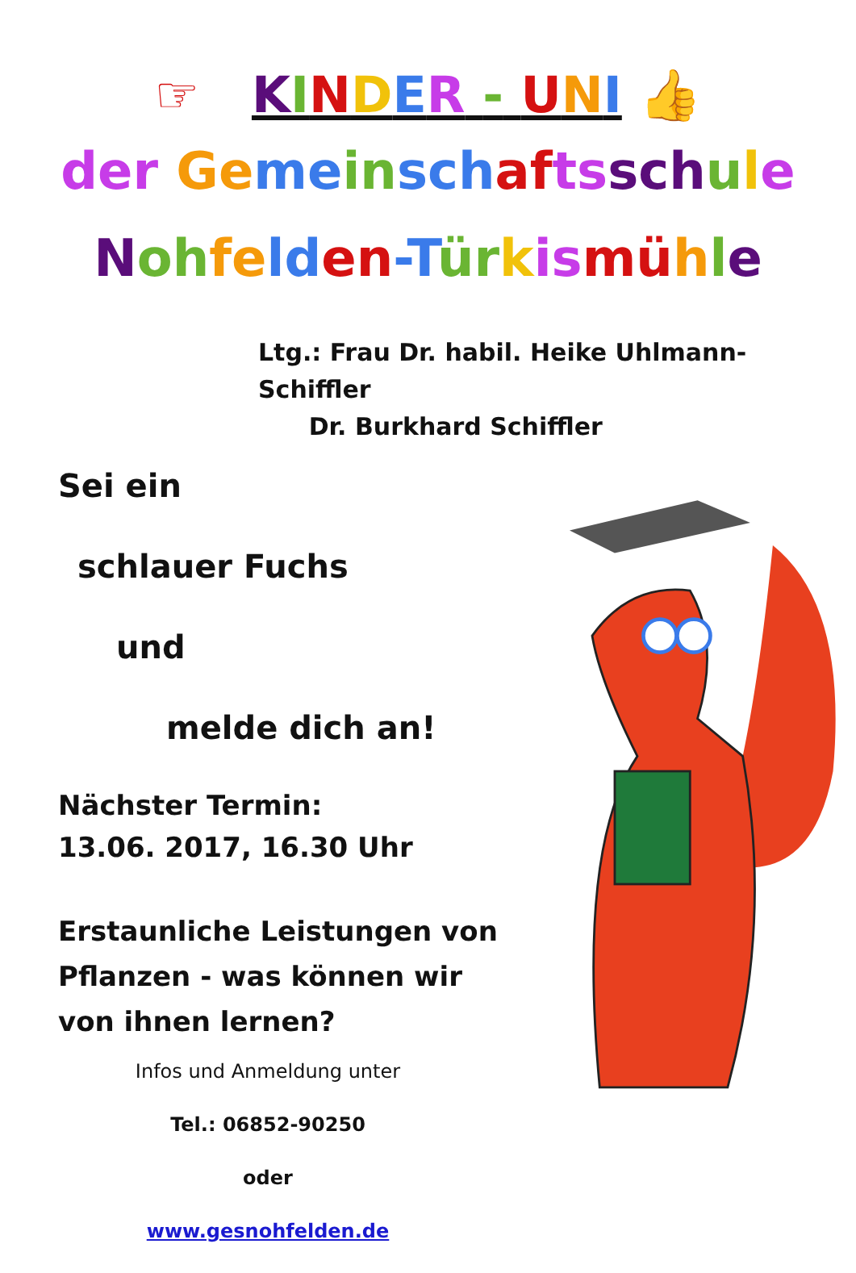☞ KINDER - UNI 👍
der Ge me in sch af ts sch ule
Noh fe ld en-T ür kis mü hle
Ltg.: Frau Dr. habil. Heike Uhlmann-Schiffler
Dr. Burkhard Schiffler
Sei ein
schlauer Fuchs
und
melde dich an!
Nächster Termin:
13.06. 2017, 16.30 Uhr
Erstaunliche Leistungen von Pflanzen - was können wir von ihnen lernen?
Infos und Anmeldung unter
Tel.: 06852-90250
oder
www.gesnohfelden.de